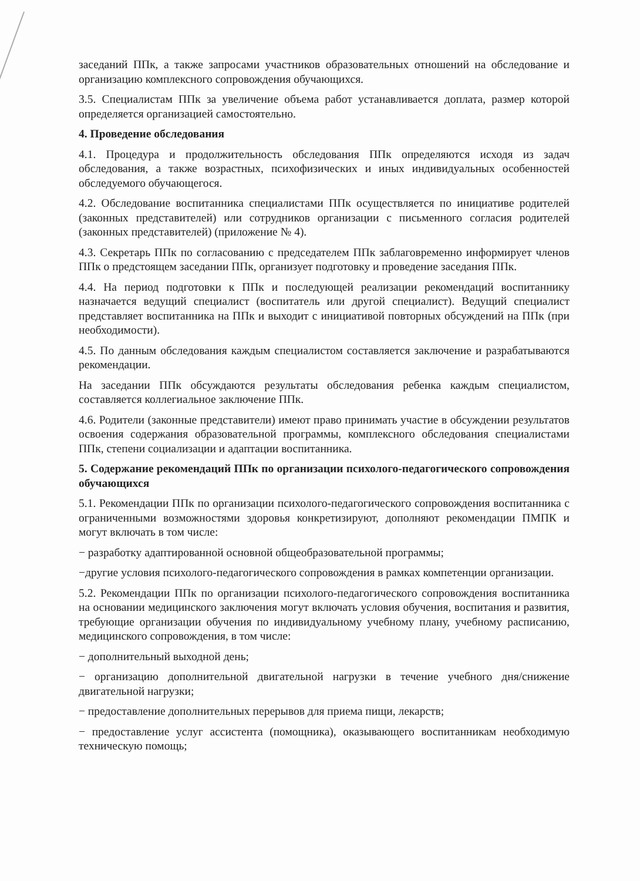заседаний ППк, а также запросами участников образовательных отношений на обследование и организацию комплексного сопровождения обучающихся.
3.5. Специалистам ППк за увеличение объема работ устанавливается доплата, размер которой определяется организацией самостоятельно.
4. Проведение обследования
4.1. Процедура и продолжительность обследования ППк определяются исходя из задач обследования, а также возрастных, психофизических и иных индивидуальных особенностей обследуемого обучающегося.
4.2. Обследование воспитанника специалистами ППк осуществляется по инициативе родителей (законных представителей) или сотрудников организации с письменного согласия родителей (законных представителей) (приложение № 4).
4.3. Секретарь ППк по согласованию с председателем ППк заблаговременно информирует членов ППк о предстоящем заседании ППк, организует подготовку и проведение заседания ППк.
4.4. На период подготовки к ППк и последующей реализации рекомендаций воспитаннику назначается ведущий специалист (воспитатель или другой специалист). Ведущий специалист представляет воспитанника на ППк и выходит с инициативой повторных обсуждений на ППк (при необходимости).
4.5. По данным обследования каждым специалистом составляется заключение и разрабатываются рекомендации.
На заседании ППк обсуждаются результаты обследования ребенка каждым специалистом, составляется коллегиальное заключение ППк.
4.6. Родители (законные представители) имеют право принимать участие в обсуждении результатов освоения содержания образовательной программы, комплексного обследования специалистами ППк, степени социализации и адаптации воспитанника.
5. Содержание рекомендаций ППк по организации психолого-педагогического сопровождения обучающихся
5.1. Рекомендации ППк по организации психолого-педагогического сопровождения воспитанника с ограниченными возможностями здоровья конкретизируют, дополняют рекомендации ПМПК и могут включать в том числе:
− разработку адаптированной основной общеобразовательной программы;
−другие условия психолого-педагогического сопровождения в рамках компетенции организации.
5.2. Рекомендации ППк по организации психолого-педагогического сопровождения воспитанника на основании медицинского заключения могут включать условия обучения, воспитания и развития, требующие организации обучения по индивидуальному учебному плану, учебному расписанию, медицинского сопровождения, в том числе:
− дополнительный выходной день;
− организацию дополнительной двигательной нагрузки в течение учебного дня/снижение двигательной нагрузки;
− предоставление дополнительных перерывов для приема пищи, лекарств;
− предоставление услуг ассистента (помощника), оказывающего воспитанникам необходимую техническую помощь;